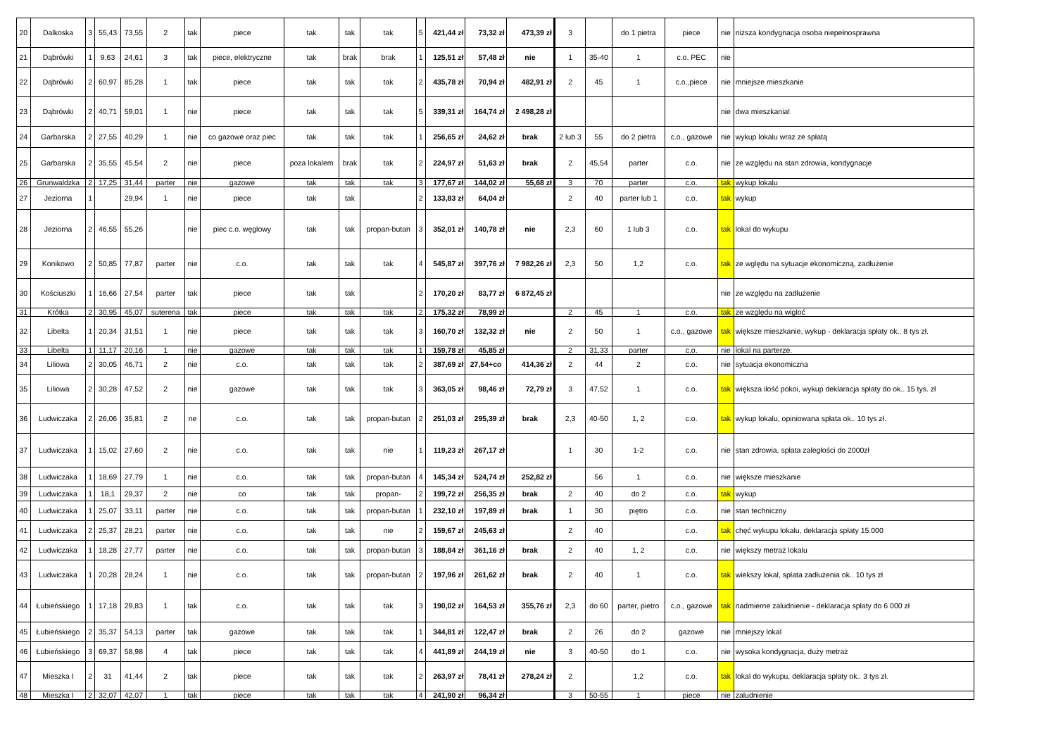| 20 | Dalkoska | 3 | 55,43 | 73,55 | 2 | tak | piece | tak | tak | tak | 5 | 421,44 zł | 73,32 zł | 473,39 zł | 3 | | do 1 pietra | piece | nie | niższa kondygnacja osoba niepełnosprawna |
| 21 | Dąbrówki | 1 | 9,63 | 24,61 | 3 | tak | piece, elektryczne | tak | brak | brak | 1 | 125,51 zł | 57,48 zł | nie | 1 | 35-40 | 1 | c.o. PEC | nie | |
| 22 | Dąbrówki | 2 | 60,97 | 85,28 | 1 | tak | piece | tak | tak | tak | 2 | 435,78 zł | 70,94 zł | 482,91 zł | 2 | 45 | 1 | c.o.,piece | nie | mniejsze mieszkanie |
| 23 | Dąbrówki | 2 | 40,71 | 59,01 | 1 | nie | piece | tak | tak | tak | 5 | 339,31 zł | 164,74 zł | 2 498,28 zł | | | | | nie | dwa mieszkania! |
| 24 | Garbarska | 2 | 27,55 | 40,29 | 1 | nie | co gazowe oraz piec | tak | tak | tak | 1 | 256,65 zł | 24,62 zł | brak | 2 lub 3 | 55 | do 2 pietra | c.o., gazowe | nie | wykup lokalu wraz ze spłatą |
| 25 | Garbarska | 2 | 35,55 | 45,54 | 2 | nie | piece | poza lokalem | brak | tak | 2 | 224,97 zł | 51,63 zł | brak | 2 | 45,54 | parter | c.o. | nie | ze względu na stan zdrowia, kondygnacje |
| 26 | Grunwaldzka | 2 | 17,25 | 31,44 | parter | nie | gazowe | tak | tak | tak | 3 | 177,67 zł | 144,02 zł | 55,68 zł | 3 | 70 | parter | c.o. | tak | wykup lokalu |
| 27 | Jeziorna | 1 | | 29,94 | 1 | nie | piece | tak | tak | | 2 | 133,83 zł | 64,04 zł | | 2 | 40 | parter lub 1 | c.o. | tak | wykup |
| 28 | Jeziorna | 2 | 46,55 | 55,26 | | nie | piec c.o. węglowy | tak | tak | propan-butan | 3 | 352,01 zł | 140,78 zł | nie | 2,3 | 60 | 1 lub 3 | c.o. | tak | lokal do wykupu |
| 29 | Konikowo | 2 | 50,85 | 77,87 | parter | nie | c.o. | tak | tak | tak | 4 | 545,87 zł | 397,76 zł | 7 982,26 zł | 2,3 | 50 | 1,2 | c.o. | tak | ze wględu na sytuacje ekonomiczną, zadłużenie |
| 30 | Kościuszki | 1 | 16,66 | 27,54 | parter | tak | piece | tak | tak | | 2 | 170,20 zł | 83,77 zł | 6 872,45 zł | | | | | nie | ze względu na zadłużenie |
| 31 | Krótka | 2 | 30,95 | 45,07 | suterena | tak | piece | tak | tak | tak | 2 | 175,32 zł | 78,99 zł | | 2 | 45 | 1 | c.o. | tak | ze względu na wigloć |
| 32 | Libelta | 1 | 20,34 | 31,51 | 1 | nie | piece | tak | tak | tak | 3 | 160,70 zł | 132,32 zł | nie | 2 | 50 | 1 | c.o., gazowe | tak | większe mieszkanie, wykup - deklaracja spłaty ok.. 8 tys zł. |
| 33 | Libelta | 1 | 11,17 | 20,16 | 1 | nie | gazowe | tak | tak | tak | 1 | 159,78 zł | 45,85 zł | | 2 | 31,33 | parter | c.o. | nie | lokal na parterze. |
| 34 | Liliowa | 2 | 30,05 | 46,71 | 2 | nie | c.o. | tak | tak | tak | 2 | 387,69 zł | 27,54+co | 414,36 zł | 2 | 44 | 2 | c.o. | nie | sytuacja ekonomiczna |
| 35 | Liliowa | 2 | 30,28 | 47,52 | 2 | nie | gazowe | tak | tak | tak | 3 | 363,05 zł | 98,46 zł | 72,79 zł | 3 | 47,52 | 1 | c.o. | tak | większa ilość pokoi, wykup deklaracja spłaty do ok.. 15 tys. zł |
| 36 | Ludwiczaka | 2 | 26,06 | 35,81 | 2 | ne | c.o. | tak | tak | propan-butan | 2 | 251,03 zł | 295,39 zł | brak | 2,3 | 40-50 | 1, 2 | c.o. | tak | wykup lokalu, opiniowana spłata ok.. 10 tys zł. |
| 37 | Ludwiczaka | 1 | 15,02 | 27,60 | 2 | nie | c.o. | tak | tak | nie | 1 | 119,23 zł | 267,17 zł | | 1 | 30 | 1-2 | c.o. | nie | stan zdrowia, spłata zaległości do 2000zł |
| 38 | Ludwiczaka | 1 | 18,69 | 27,79 | 1 | nie | c.o. | tak | tak | propan-butan | 4 | 145,34 zł | 524,74 zł | 252,82 zł | | 56 | 1 | c.o. | nie | większe mieszkanie |
| 39 | Ludwiczaka | 1 | 18,1 | 29,37 | 2 | nie | co | tak | tak | propan- | 2 | 199,72 zł | 256,35 zł | brak | 2 | 40 | do 2 | c.o. | tak | wykup |
| 40 | Ludwiczaka | 1 | 25,07 | 33,11 | parter | nie | c.o. | tak | tak | propan-butan | 1 | 232,10 zł | 197,89 zł | brak | 1 | 30 | piętro | c.o. | nie | stan techniczny |
| 41 | Ludwiczaka | 2 | 25,37 | 28,21 | parter | nie | c.o. | tak | tak | nie | 2 | 159,67 zł | 245,63 zł | | 2 | 40 | | c.o. | tak | chęć wykupu lokalu, deklaracja spłaty 15.000 |
| 42 | Ludwiczaka | 1 | 18,28 | 27,77 | parter | nie | c.o. | tak | tak | propan-butan | 3 | 188,84 zł | 361,16 zł | brak | 2 | 40 | 1, 2 | c.o. | nie | większy metraż lokalu |
| 43 | Ludwiczaka | 1 | 20,28 | 28,24 | 1 | nie | c.o. | tak | tak | propan-butan | 2 | 197,96 zł | 261,62 zł | brak | 2 | 40 | 1 | c.o. | tak | wiekszy lokal, spłata zadłużenia ok.. 10 tys zł |
| 44 | Łubieńskiego | 1 | 17,18 | 29,83 | 1 | tak | c.o. | tak | tak | tak | 3 | 190,02 zł | 164,53 zł | 355,76 zł | 2,3 | do 60 | parter, pietro | c.o., gazowe | tak | nadmierne zaludnienie - deklaracja spłaty do 6 000 zł |
| 45 | Łubieńskiego | 2 | 35,37 | 54,13 | parter | tak | gazowe | tak | tak | tak | 1 | 344,81 zł | 122,47 zł | brak | 2 | 26 | do 2 | gazowe | nie | mniejszy lokal |
| 46 | Łubieńskiego | 3 | 69,37 | 58,98 | 4 | tak | piece | tak | tak | tak | 4 | 441,89 zł | 244,19 zł | nie | 3 | 40-50 | do 1 | c.o. | nie | wysoka kondygnacja, duży metraż |
| 47 | Mieszka I | 2 | 31 | 41,44 | 2 | tak | piece | tak | tak | tak | 2 | 263,97 zł | 78,41 zł | 278,24 zł | 2 | | 1,2 | c.o. | tak | lokal do wykupu, deklaracja spłaty ok.. 3 tys zł. |
| 48 | Mieszka I | 2 | 32,07 | 42,07 | 1 | tak | piece | tak | tak | tak | 4 | 241,90 zł | 96,34 zł | | 3 | 50-55 | 1 | piece | nie | zaludnienie |